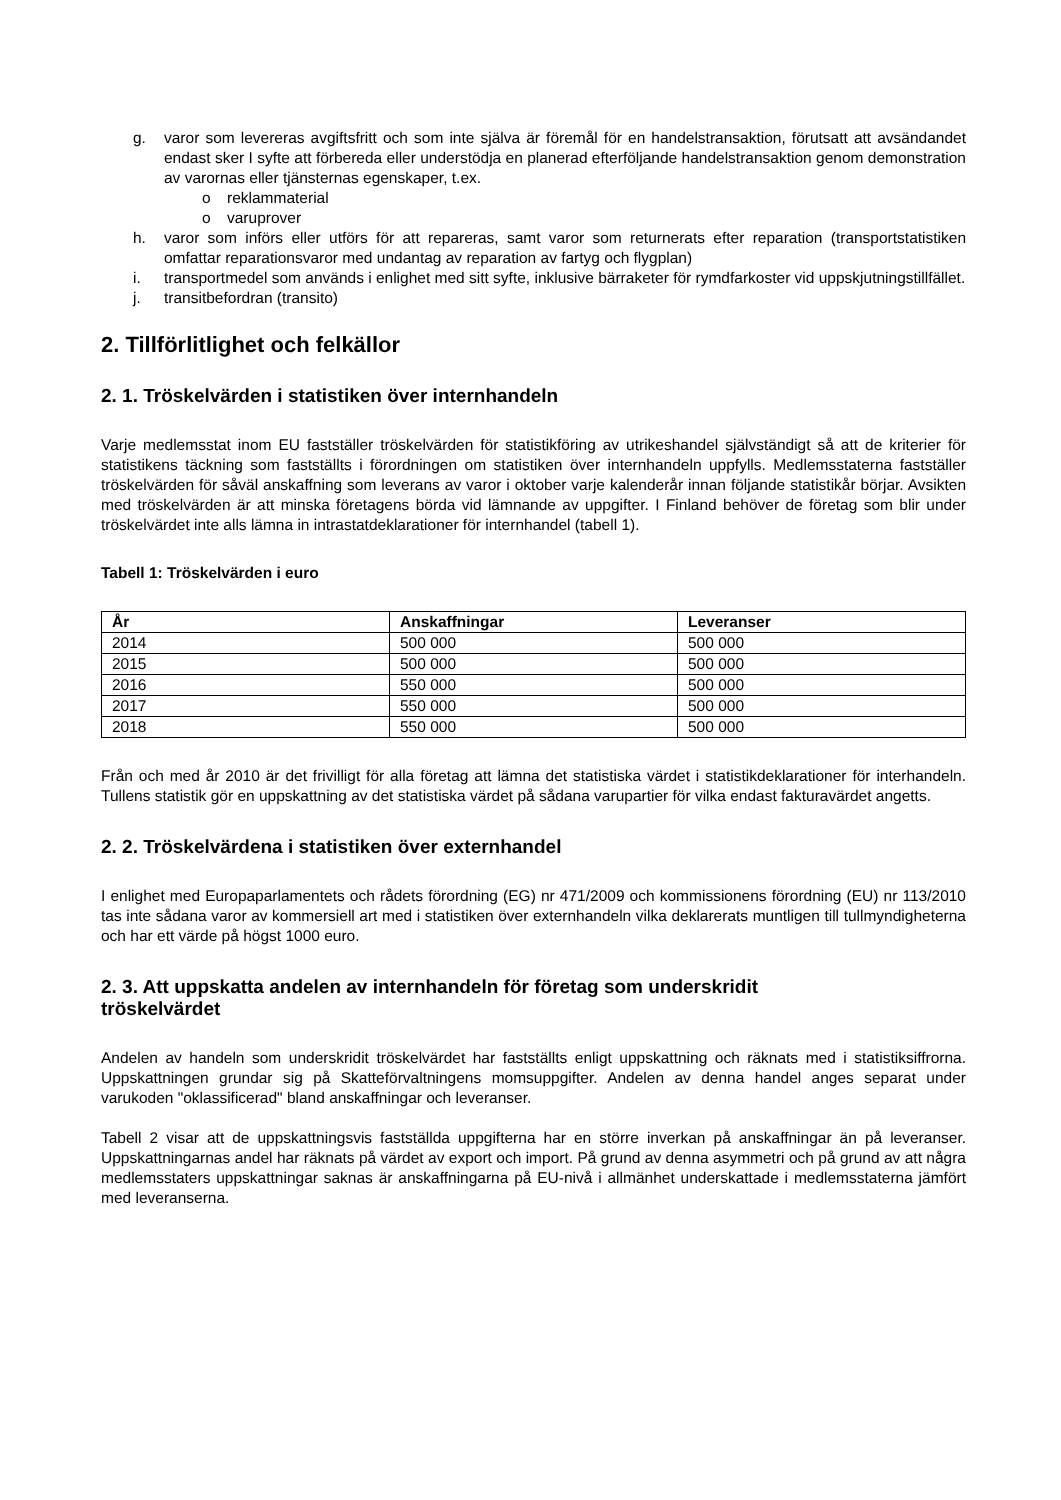g. varor som levereras avgiftsfritt och som inte själva är föremål för en handelstransaktion, förutsatt att avsändandet endast sker I syfte att förbereda eller understödja en planerad efterföljande handelstransaktion genom demonstration av varornas eller tjänsternas egenskaper, t.ex.
o reklammaterial
o varuprover
h. varor som införs eller utförs för att repareras, samt varor som returnerats efter reparation (transportstatistiken omfattar reparationsvaror med undantag av reparation av fartyg och flygplan)
i. transportmedel som används i enlighet med sitt syfte, inklusive bärraketer för rymdfarkoster vid uppskjutningstillfället.
j. transitbefordran (transito)
2. Tillförlitlighet och felkällor
2. 1. Tröskelvärden i statistiken över internhandeln
Varje medlemsstat inom EU fastställer tröskelvärden för statistikföring av utrikeshandel självständigt så att de kriterier för statistikens täckning som fastställts i förordningen om statistiken över internhandeln uppfylls. Medlemsstaterna fastställer tröskelvärden för såväl anskaffning som leverans av varor i oktober varje kalenderår innan följande statistikår börjar. Avsikten med tröskelvärden är att minska företagens börda vid lämnande av uppgifter. I Finland behöver de företag som blir under tröskelvärdet inte alls lämna in intrastatdeklarationer för internhandel (tabell 1).
Tabell 1: Tröskelvärden i euro
| År | Anskaffningar | Leveranser |
| --- | --- | --- |
| 2014 | 500 000 | 500 000 |
| 2015 | 500 000 | 500 000 |
| 2016 | 550 000 | 500 000 |
| 2017 | 550 000 | 500 000 |
| 2018 | 550 000 | 500 000 |
Från och med år 2010 är det frivilligt för alla företag att lämna det statistiska värdet i statistikdeklarationer för interhandeln. Tullens statistik gör en uppskattning av det statistiska värdet på sådana varupartier för vilka endast fakturavärdet angetts.
2. 2. Tröskelvärdena i statistiken över externhandel
I enlighet med Europaparlamentets och rådets förordning (EG) nr 471/2009 och kommissionens förordning (EU) nr 113/2010 tas inte sådana varor av kommersiell art med i statistiken över externhandeln vilka deklarerats muntligen till tullmyndigheterna och har ett värde på högst 1000 euro.
2. 3. Att uppskatta andelen av internhandeln för företag som underskridit
tröskelvärdet
Andelen av handeln som underskridit tröskelvärdet har fastställts enligt uppskattning och räknats med i statistiksiffrorna. Uppskattningen grundar sig på Skatteförvaltningens momsuppgifter. Andelen av denna handel anges separat under varukoden "oklassificerad" bland anskaffningar och leveranser.
Tabell 2 visar att de uppskattningsvis fastställda uppgifterna har en större inverkan på anskaffningar än på leveranser. Uppskattningarnas andel har räknats på värdet av export och import. På grund av denna asymmetri och på grund av att några medlemsstaters uppskattningar saknas är anskaffningarna på EU-nivå i allmänhet underskattade i medlemsstaterna jämfört med leveranserna.